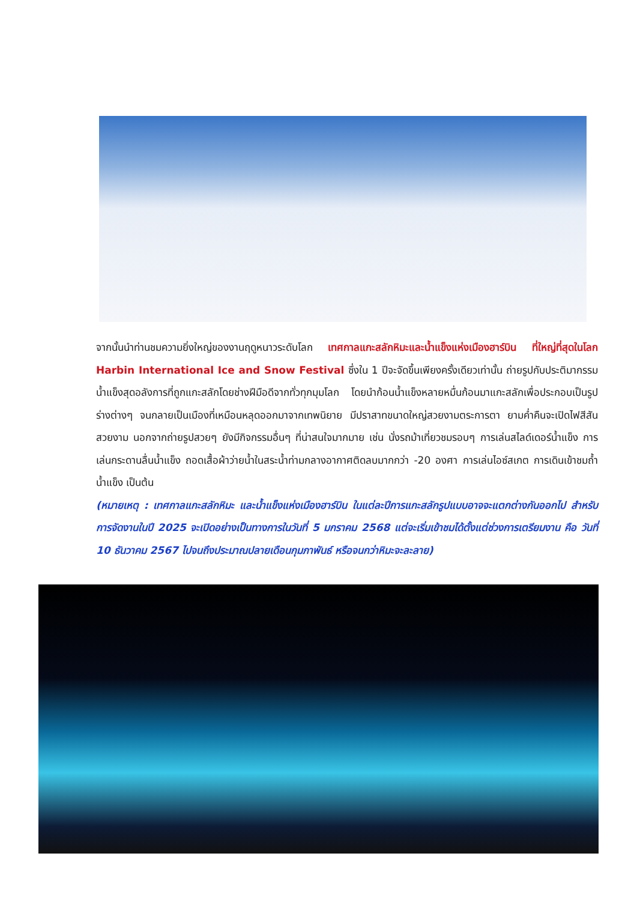จากนั้นนำท่านชมความยิ่งใหญ่ของงานฤดูหนาวระดับโลก เทศกาลแกะสลักหิมะและน้ำแข็งแห่งเมืองฮาร์บิน ที่ใหญ่ที่สุดในโลก Harbin International Ice and Snow Festival ซึ่งใน 1 ปีจะจัดขึ้นเพียงครั้งเดียวเท่านั้น ถ่ายรูปกับประติมากรรมน้ำแข็งสุดอลังการที่ถูกแกะสลักโดยช่างฝีมือดีจากทั่วทุกมุมโลก โดยนำก้อนน้ำแข็งหลายหมื่นก้อนมาแกะสลักเพื่อประกอบเป็นรูปร่างต่างๆ จนกลายเป็นเมืองที่เหมือนหลุดออกมาจากเทพนิยาย มีปราสาทขนาดใหญ่สวยงามตระการตา ยามค่ำคืนจะเปิดไฟสีสันสวยงาม นอกจากถ่ายรูปสวยๆ ยังมีกิจกรรมอื่นๆ ที่น่าสนใจมากมาย เช่น นั่งรถม้าเที่ยวชมรอบๆ การเล่นสไลด์เดอร์น้ำแข็ง การเล่นกระดานลื่นน้ำแข็ง ถอดเสื้อผ้าว่ายน้ำในสระน้ำท่ามกลางอากาศติดลบมากกว่า -20 องศา การเล่นไอซ์สเกต การเดินเข้าชมถ้ำน้ำแข็ง เป็นต้น
(หมายเหตุ : เทศกาลแกะสลักหิมะ และน้ำแข็งแห่งเมืองฮาร์บิน ในแต่ละปีการแกะสลักรูปแบบอาจจะแตกต่างกันออกไป สำหรับการจัดงานในปี 2025 จะเปิดอย่างเป็นทางการในวันที่ 5 มกราคม 2568 แต่จะเริ่มเข้าชมได้ตั้งแต่ช่วงการเตรียมงาน คือ วันที่ 10 ธันวาคม 2567 ไปจนถึงประมาณปลายเดือนกุมภาพันธ์ หรือจนกว่าหิมะจะละลาย)